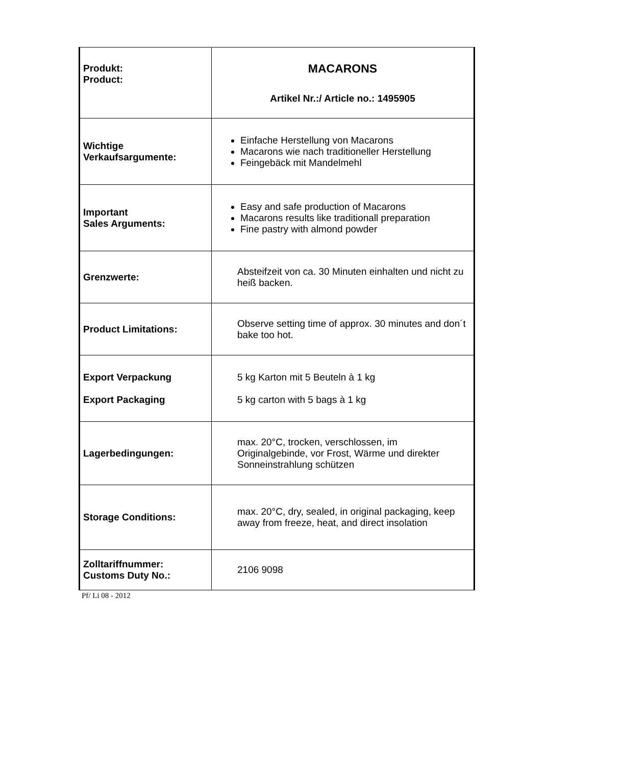| Produkt: Product: | MACARONS Artikel Nr.:/ Article no.: 1495905 |
| Wichtige Verkaufsargumente: | Einfache Herstellung von Macarons Macarons wie nach traditioneller Herstellung Feingebäck mit Mandelmehl |
| Important Sales Arguments: | Easy and safe production of Macarons Macarons results like traditionall preparation Fine pastry with almond powder |
| Grenzwerte: | Absteifzeit von ca. 30 Minuten einhalten und nicht zu heiß backen. |
| Product Limitations: | Observe setting time of approx. 30 minutes and don´t bake too hot. |
| Export Verpackung Export Packaging | 5 kg Karton mit 5 Beuteln à 1 kg 5 kg carton with 5 bags à 1 kg |
| Lagerbedingungen: | max. 20°C, trocken, verschlossen, im Originalgebinde, vor Frost, Wärme und direkter Sonneinstrahlung schützen |
| Storage Conditions: | max. 20°C, dry, sealed, in original packaging, keep away from freeze, heat, and direct insolation |
| Zolltariffnummer: Customs Duty No.: | 2106 9098 |
Pf/ Li 08 - 2012